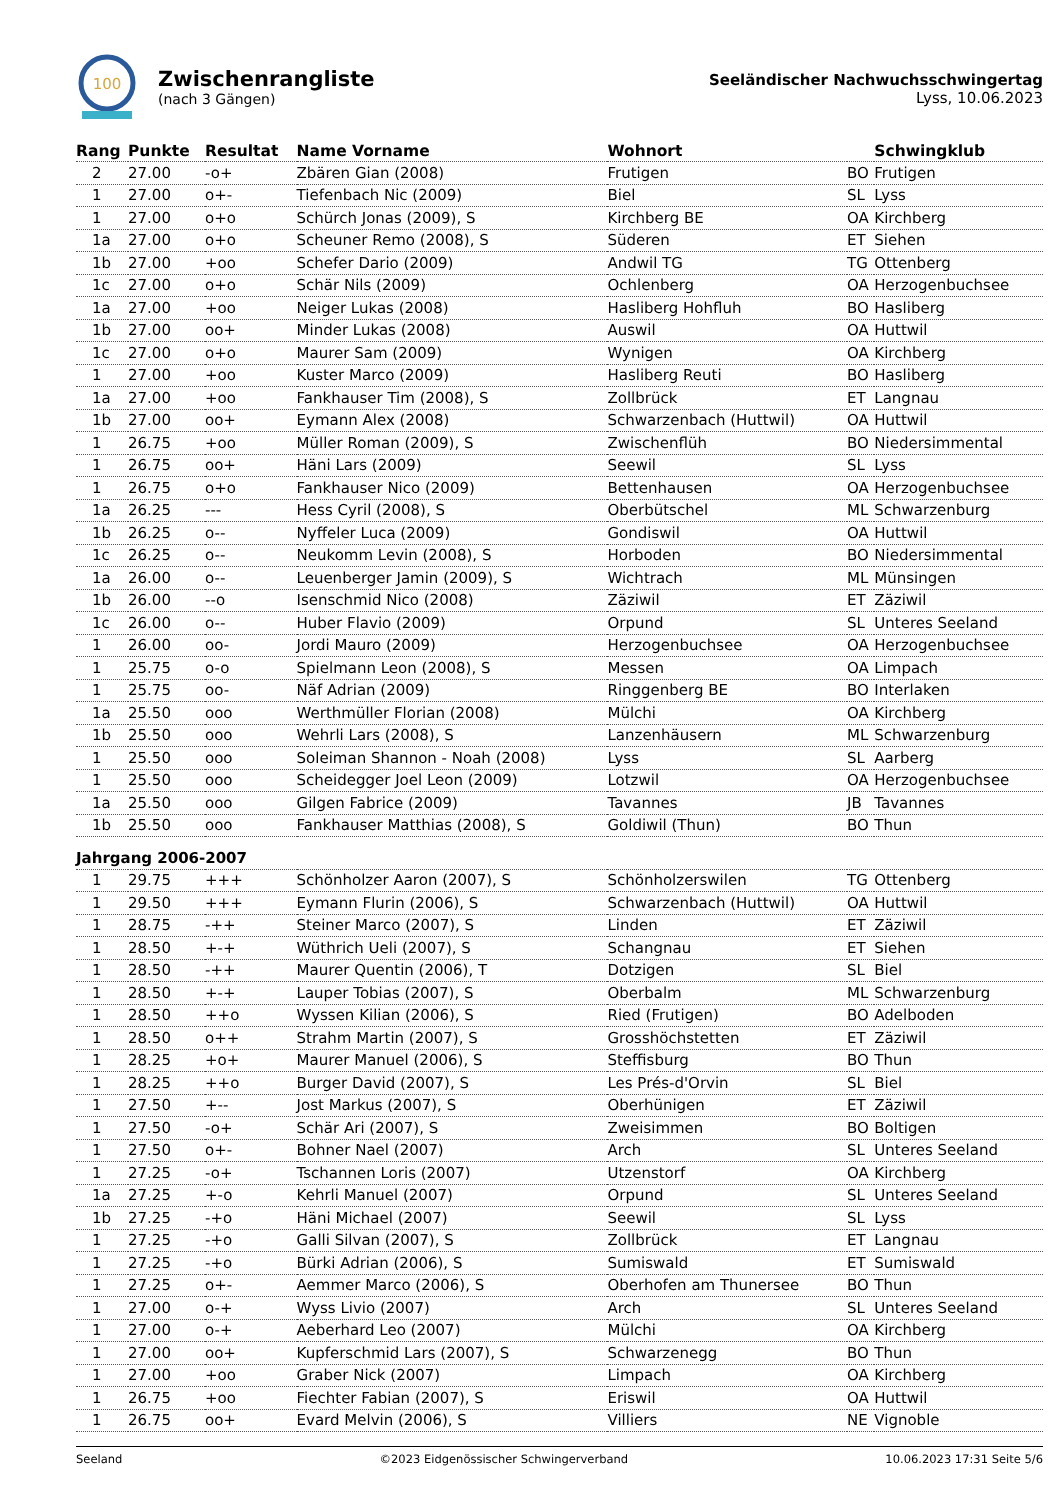100
Zwischenrangliste
(nach 3 Gängen)
Seeländischer Nachwuchsschwingertag
Lyss, 10.06.2023
| Rang | Punkte | Resultat | Name Vorname | Wohnort | | Schwingklub |
| --- | --- | --- | --- | --- | --- | --- |
| 2 | 27.00 | -o+ | Zbären Gian (2008) | Frutigen | BO | Frutigen |
| 1 | 27.00 | o+- | Tiefenbach Nic (2009) | Biel | SL | Lyss |
| 1 | 27.00 | o+o | Schürch Jonas (2009), S | Kirchberg BE | OA | Kirchberg |
| 1a | 27.00 | o+o | Scheuner Remo (2008), S | Süderen | ET | Siehen |
| 1b | 27.00 | +oo | Schefer Dario (2009) | Andwil TG | TG | Ottenberg |
| 1c | 27.00 | o+o | Schär Nils (2009) | Ochlenberg | OA | Herzogenbuchsee |
| 1a | 27.00 | +oo | Neiger Lukas (2008) | Hasliberg Hohfluh | BO | Hasliberg |
| 1b | 27.00 | oo+ | Minder Lukas (2008) | Auswil | OA | Huttwil |
| 1c | 27.00 | o+o | Maurer Sam (2009) | Wynigen | OA | Kirchberg |
| 1 | 27.00 | +oo | Kuster Marco (2009) | Hasliberg Reuti | BO | Hasliberg |
| 1a | 27.00 | +oo | Fankhauser Tim (2008), S | Zollbrück | ET | Langnau |
| 1b | 27.00 | oo+ | Eymann Alex (2008) | Schwarzenbach (Huttwil) | OA | Huttwil |
| 1 | 26.75 | +oo | Müller Roman (2009), S | Zwischenflüh | BO | Niedersimmental |
| 1 | 26.75 | oo+ | Häni Lars (2009) | Seewil | SL | Lyss |
| 1 | 26.75 | o+o | Fankhauser Nico (2009) | Bettenhausen | OA | Herzogenbuchsee |
| 1a | 26.25 | --- | Hess Cyril (2008), S | Oberbütschel | ML | Schwarzenburg |
| 1b | 26.25 | o-- | Nyffeler Luca (2009) | Gondiswil | OA | Huttwil |
| 1c | 26.25 | o-- | Neukomm Levin (2008), S | Horboden | BO | Niedersimmental |
| 1a | 26.00 | o-- | Leuenberger Jamin (2009), S | Wichtrach | ML | Münsingen |
| 1b | 26.00 | --o | Isenschmid Nico (2008) | Zäziwil | ET | Zäziwil |
| 1c | 26.00 | o-- | Huber Flavio (2009) | Orpund | SL | Unteres Seeland |
| 1 | 26.00 | oo- | Jordi Mauro (2009) | Herzogenbuchsee | OA | Herzogenbuchsee |
| 1 | 25.75 | o-o | Spielmann Leon (2008), S | Messen | OA | Limpach |
| 1 | 25.75 | oo- | Näf Adrian (2009) | Ringgenberg BE | BO | Interlaken |
| 1a | 25.50 | ooo | Werthmüller Florian (2008) | Mülchi | OA | Kirchberg |
| 1b | 25.50 | ooo | Wehrli Lars (2008), S | Lanzenhäusern | ML | Schwarzenburg |
| 1 | 25.50 | ooo | Soleiman Shannon - Noah (2008) | Lyss | SL | Aarberg |
| 1 | 25.50 | ooo | Scheidegger Joel Leon (2009) | Lotzwil | OA | Herzogenbuchsee |
| 1a | 25.50 | ooo | Gilgen Fabrice (2009) | Tavannes | JB | Tavannes |
| 1b | 25.50 | ooo | Fankhauser Matthias (2008), S | Goldiwil (Thun) | BO | Thun |
| Jahrgang 2006-2007 | | | | | | |
| 1 | 29.75 | +++ | Schönholzer Aaron (2007), S | Schönholzerswilen | TG | Ottenberg |
| 1 | 29.50 | +++ | Eymann Flurin (2006), S | Schwarzenbach (Huttwil) | OA | Huttwil |
| 1 | 28.75 | -++ | Steiner Marco (2007), S | Linden | ET | Zäziwil |
| 1 | 28.50 | +-+ | Wüthrich Ueli (2007), S | Schangnau | ET | Siehen |
| 1 | 28.50 | -++ | Maurer Quentin (2006), T | Dotzigen | SL | Biel |
| 1 | 28.50 | +-+ | Lauper Tobias (2007), S | Oberbalm | ML | Schwarzenburg |
| 1 | 28.50 | ++o | Wyssen Kilian (2006), S | Ried (Frutigen) | BO | Adelboden |
| 1 | 28.50 | o++ | Strahm Martin (2007), S | Grosshöchstetten | ET | Zäziwil |
| 1 | 28.25 | +o+ | Maurer Manuel (2006), S | Steffisburg | BO | Thun |
| 1 | 28.25 | ++o | Burger David (2007), S | Les Prés-d'Orvin | SL | Biel |
| 1 | 27.50 | +-- | Jost Markus (2007), S | Oberhünigen | ET | Zäziwil |
| 1 | 27.50 | -o+ | Schär Ari (2007), S | Zweisimmen | BO | Boltigen |
| 1 | 27.50 | o+- | Bohner Nael (2007) | Arch | SL | Unteres Seeland |
| 1 | 27.25 | -o+ | Tschannen Loris (2007) | Utzenstorf | OA | Kirchberg |
| 1a | 27.25 | +-o | Kehrli Manuel (2007) | Orpund | SL | Unteres Seeland |
| 1b | 27.25 | -+o | Häni Michael (2007) | Seewil | SL | Lyss |
| 1 | 27.25 | -+o | Galli Silvan (2007), S | Zollbrück | ET | Langnau |
| 1 | 27.25 | -+o | Bürki Adrian (2006), S | Sumiswald | ET | Sumiswald |
| 1 | 27.25 | o+- | Aemmer Marco (2006), S | Oberhofen am Thunersee | BO | Thun |
| 1 | 27.00 | o-+ | Wyss Livio (2007) | Arch | SL | Unteres Seeland |
| 1 | 27.00 | o-+ | Aeberhard Leo (2007) | Mülchi | OA | Kirchberg |
| 1 | 27.00 | oo+ | Kupferschmid Lars (2007), S | Schwarzenegg | BO | Thun |
| 1 | 27.00 | +oo | Graber Nick (2007) | Limpach | OA | Kirchberg |
| 1 | 26.75 | +oo | Fiechter Fabian (2007), S | Eriswil | OA | Huttwil |
| 1 | 26.75 | oo+ | Evard Melvin (2006), S | Villiers | NE | Vignoble |
Seeland ©2023 Eidgenössischer Schwingerverband 10.06.2023 17:31 Seite 5/6